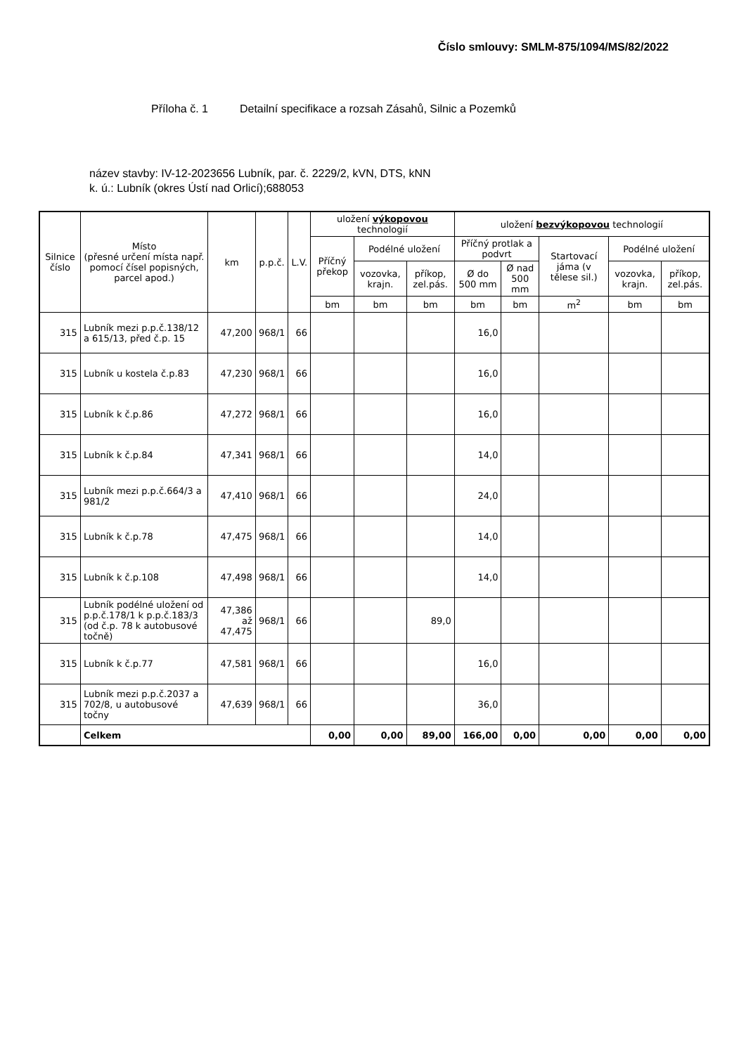Číslo smlouvy: SMLM-875/1094/MS/82/2022
Příloha č. 1 Detailní specifikace a rozsah Zásahů, Silnic a Pozemků
název stavby: IV-12-2023656 Lubník, par. č. 2229/2, kVN, DTS, kNN
k. ú.: Lubník (okres Ústí nad Orlicí);688053
| Silnice číslo | Místo (přesné určení místa např. pomocí čísel popisných, parcel apod.) | km | p.p.č. | L.V. | uložení výkopovou technologií | | | uložení bezvýkopovou technologií | | | | |
| --- | --- | --- | --- | --- | --- | --- | --- | --- | --- | --- | --- | --- |
| | | | | | Příčný překop | Podélné uložení | | Příčný protlak a podvrt | | Startovací jáma (v tělese sil.) | Podélné uložení | |
| | | | | | | vozovka, krajn. | příkop, zel.pás. | Ø do 500 mm | Ø nad 500 mm | | vozovka, krajn. | příkop, zel.pás. |
| | | | | | bm | bm | bm | bm | bm | m<sup>2</sup> | bm | bm |
| 315 | Lubník mezi p.p.č.138/12 a 615/13, před č.p. 15 | 47,200 | 968/1 | 66 | | | | 16,0 | | | | |
| 315 | Lubník u kostela č.p.83 | 47,230 | 968/1 | 66 | | | | 16,0 | | | | |
| 315 | Lubník k č.p.86 | 47,272 | 968/1 | 66 | | | | 16,0 | | | | |
| 315 | Lubník k č.p.84 | 47,341 | 968/1 | 66 | | | | 14,0 | | | | |
| 315 | Lubník mezi p.p.č.664/3 a 981/2 | 47,410 | 968/1 | 66 | | | | 24,0 | | | | |
| 315 | Lubník k č.p.78 | 47,475 | 968/1 | 66 | | | | 14,0 | | | | |
| 315 | Lubník k č.p.108 | 47,498 | 968/1 | 66 | | | | 14,0 | | | | |
| 315 | Lubník podélné uložení od p.p.č.178/1 k p.p.č.183/3 (od č.p. 78 k autobusové točně) | 47,386 až 47,475 | 968/1 | 66 | | | 89,0 | | | | | |
| 315 | Lubník k č.p.77 | 47,581 | 968/1 | 66 | | | | 16,0 | | | | |
| 315 | Lubník mezi p.p.č.2037 a 702/8, u autobusové točny | 47,639 | 968/1 | 66 | | | | 36,0 | | | | |
| | Celkem | | | | 0,00 | 0,00 | 89,00 | 166,00 | 0,00 | 0,00 | 0,00 | 0,00 |